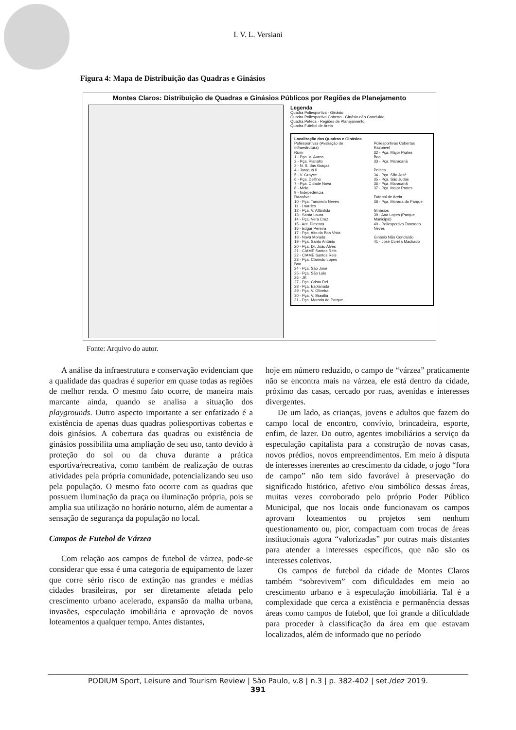I. V. L. Versiani
Figura 4: Mapa de Distribuição das Quadras e Ginásios
Montes Claros: Distribuição de Quadras e Ginásios Públicos por Regiões de Planejamento
Legenda
Quadra Poliesportiva · Ginásio
Quadra Poliesportiva Coberta · Ginásio não Concluído
Quadra Peteca · Regiões de Planejamento
Quadra Futebol de Areia
Localização das Quadras e Ginásios
Poliesportivas (Avaliação de Infraestrutura)
Ruim
1 - Pça. V. Áurea
2 - Pça. Planalto
3 - N. S. das Graças
4 - Jaraguá II
5 - V. Grayce
6 - Pça. Delfino
7 - Pça. Cidade Nova
8 - Melo
9 - Indepedência
Razoável
10 - Pça. Tancredo Neves
11 - Lourdes
12 - Pça. V. Atlântida
13 - Santa Laura
14 - Pça. Vera Cruz
15 - Ant. Pimenta
16 - Edgar Pereira
17 - Pça. Alto da Boa Vista
18 - Nova Morada
19 - Pça. Santo Antônio
20 - Pça. Dr. João Alves
21 - CIAME Santos Reis
22 - CIAME Santos Reis
23 - Pça. Clarindo Lopes
Boa
24 - Pça. São José
25 - Pça. São Luis
26 - JK
27 - Pça. Cristo Rei
28 - Pça. Esplanada
29 - Pça. V. Oliveira
30 - Pça. V. Brasilia
31 - Pça. Morada do Parque
Poliesportivas Cobertas
Razoável
32 - Pça. Major Prates
Boa
33 - Pça. Maracanã
Peteca
34 - Pça. São José
35 - Pça. São Judas
36 - Pça. Maracanã
37 - Pça. Major Prates
Futebol de Areia
38 - Pça. Morada do Parque
Ginásios
39 - Ana Lopes (Parque Municipal)
40 - Poliesportivo Tancredo Neves
Ginásio Não Concluido
41 - José Corrêa Machado
Fonte: Arquivo do autor.
A análise da infraestrutura e conservação evidenciam que a qualidade das quadras é superior em quase todas as regiões de melhor renda. O mesmo fato ocorre, de maneira mais marcante ainda, quando se analisa a situação dos playgrounds. Outro aspecto importante a ser enfatizado é a existência de apenas duas quadras poliesportivas cobertas e dois ginásios. A cobertura das quadras ou existência de ginásios possibilita uma ampliação de seu uso, tanto devido à proteção do sol ou da chuva durante a prática esportiva/recreativa, como também de realização de outras atividades pela própria comunidade, potencializando seu uso pela população. O mesmo fato ocorre com as quadras que possuem iluminação da praça ou iluminação própria, pois se amplia sua utilização no horário noturno, além de aumentar a sensação de segurança da população no local.
Campos de Futebol de Várzea
Com relação aos campos de futebol de várzea, pode-se considerar que essa é uma categoria de equipamento de lazer que corre sério risco de extinção nas grandes e médias cidades brasileiras, por ser diretamente afetada pelo crescimento urbano acelerado, expansão da malha urbana, invasões, especulação imobiliária e aprovação de novos loteamentos a qualquer tempo. Antes distantes,
hoje em número reduzido, o campo de “várzea” praticamente não se encontra mais na várzea, ele está dentro da cidade, próximo das casas, cercado por ruas, avenidas e interesses divergentes.
De um lado, as crianças, jovens e adultos que fazem do campo local de encontro, convívio, brincadeira, esporte, enfim, de lazer. Do outro, agentes imobiliários a serviço da especulação capitalista para a construção de novas casas, novos prédios, novos empreendimentos. Em meio à disputa de interesses inerentes ao crescimento da cidade, o jogo “fora de campo” não tem sido favorável à preservação do significado histórico, afetivo e/ou simbólico dessas áreas, muitas vezes corroborado pelo próprio Poder Público Municipal, que nos locais onde funcionavam os campos aprovam loteamentos ou projetos sem nenhum questionamento ou, pior, compactuam com trocas de áreas institucionais agora “valorizadas” por outras mais distantes para atender a interesses específicos, que não são os interesses coletivos.
Os campos de futebol da cidade de Montes Claros também “sobrevivem” com dificuldades em meio ao crescimento urbano e à especulação imobiliária. Tal é a complexidade que cerca a existência e permanência dessas áreas como campos de futebol, que foi grande a dificuldade para proceder à classificação da área em que estavam localizados, além de informado que no período
PODIUM Sport, Leisure and Tourism Review | São Paulo, v.8 | n.3 | p. 382-402 | set./dez 2019.
391